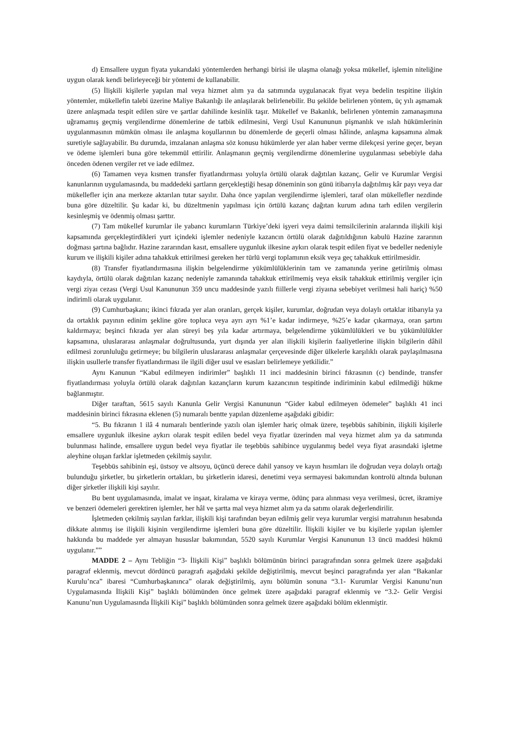d) Emsallere uygun fiyata yukarıdaki yöntemlerden herhangi birisi ile ulaşma olanağı yoksa mükellef, işlemin niteliğine uygun olarak kendi belirleyeceği bir yöntemi de kullanabilir.
(5) İlişkili kişilerle yapılan mal veya hizmet alım ya da satımında uygulanacak fiyat veya bedelin tespitine ilişkin yöntemler, mükellefin talebi üzerine Maliye Bakanlığı ile anlaşılarak belirlenebilir. Bu şekilde belirlenen yöntem, üç yılı aşmamak üzere anlaşmada tespit edilen süre ve şartlar dahilinde kesinlik taşır. Mükellef ve Bakanlık, belirlenen yöntemin zamanaşımına uğramamış geçmiş vergilendirme dönemlerine de tatbik edilmesini, Vergi Usul Kanununun pişmanlık ve ıslah hükümlerinin uygulanmasının mümkün olması ile anlaşma koşullarının bu dönemlerde de geçerli olması hâlinde, anlaşma kapsamına almak suretiyle sağlayabilir. Bu durumda, imzalanan anlaşma söz konusu hükümlerde yer alan haber verme dilekçesi yerine geçer, beyan ve ödeme işlemleri buna göre tekemmül ettirilir. Anlaşmanın geçmiş vergilendirme dönemlerine uygulanması sebebiyle daha önceden ödenen vergiler ret ve iade edilmez.
(6) Tamamen veya kısmen transfer fiyatlandırması yoluyla örtülü olarak dağıtılan kazanç, Gelir ve Kurumlar Vergisi kanunlarının uygulamasında, bu maddedeki şartların gerçekleştiği hesap döneminin son günü itibarıyla dağıtılmış kâr payı veya dar mükellefler için ana merkeze aktarılan tutar sayılır. Daha önce yapılan vergilendirme işlemleri, taraf olan mükellefler nezdinde buna göre düzeltilir. Şu kadar ki, bu düzeltmenin yapılması için örtülü kazanç dağıtan kurum adına tarh edilen vergilerin kesinleşmiş ve ödenmiş olması şarttır.
(7) Tam mükellef kurumlar ile yabancı kurumların Türkiye’deki işyeri veya daimi temsilcilerinin aralarında ilişkili kişi kapsamında gerçekleştirdikleri yurt içindeki işlemler nedeniyle kazancın örtülü olarak dağıtıldığının kabulü Hazine zararının doğması şartına bağlıdır. Hazine zararından kasıt, emsallere uygunluk ilkesine aykırı olarak tespit edilen fiyat ve bedeller nedeniyle kurum ve ilişkili kişiler adına tahakkuk ettirilmesi gereken her türlü vergi toplamının eksik veya geç tahakkuk ettirilmesidir.
(8) Transfer fiyatlandırmasına ilişkin belgelendirme yükümlülüklerinin tam ve zamanında yerine getirilmiş olması kaydıyla, örtülü olarak dağıtılan kazanç nedeniyle zamanında tahakkuk ettirilmemiş veya eksik tahakkuk ettirilmiş vergiler için vergi ziyaı cezası (Vergi Usul Kanununun 359 uncu maddesinde yazılı fiillerle vergi ziyaına sebebiyet verilmesi hali hariç) %50 indirimli olarak uygulanır.
(9) Cumhurbaşkanı; ikinci fıkrada yer alan oranları, gerçek kişiler, kurumlar, doğrudan veya dolaylı ortaklar itibarıyla ya da ortaklık payının edinim şekline göre topluca veya ayrı ayrı %1’e kadar indirmeye, %25’e kadar çıkarmaya, oran şartını kaldırmaya; beşinci fıkrada yer alan süreyi beş yıla kadar artırmaya, belgelendirme yükümlülükleri ve bu yükümlülükler kapsamına, uluslararası anlaşmalar doğrultusunda, yurt dışında yer alan ilişkili kişilerin faaliyetlerine ilişkin bilgilerin dâhil edilmesi zorunluluğu getirmeye; bu bilgilerin uluslararası anlaşmalar çerçevesinde diğer ülkelerle karşılıklı olarak paylaşılmasına ilişkin usullerle transfer fiyatlandırması ile ilgili diğer usul ve esasları belirlemeye yetkilidir.”
Aynı Kanunun “Kabul edilmeyen indirimler” başlıklı 11 inci maddesinin birinci fıkrasının (c) bendinde, transfer fiyatlandırması yoluyla örtülü olarak dağıtılan kazançların kurum kazancının tespitinde indiriminin kabul edilmediği hükme bağlanmıştır.
Diğer taraftan, 5615 sayılı Kanunla Gelir Vergisi Kanununun “Gider kabul edilmeyen ödemeler” başlıklı 41 inci maddesinin birinci fıkrasına eklenen (5) numaralı bentte yapılan düzenleme aşağıdaki gibidir:
“5. Bu fıkranın 1 ilâ 4 numaralı bentlerinde yazılı olan işlemler hariç olmak üzere, teşebbüs sahibinin, ilişkili kişilerle emsallere uygunluk ilkesine aykırı olarak tespit edilen bedel veya fiyatlar üzerinden mal veya hizmet alım ya da satımında bulunması halinde, emsallere uygun bedel veya fiyatlar ile teşebbüs sahibince uygulanmış bedel veya fiyat arasındaki işletme aleyhine oluşan farklar işletmeden çekilmiş sayılır.
Teşebbüs sahibinin eşi, üstsoy ve altsoyu, üçüncü derece dahil yansoy ve kayın hısımları ile doğrudan veya dolaylı ortağı bulunduğu şirketler, bu şirketlerin ortakları, bu şirketlerin idaresi, denetimi veya sermayesi bakımından kontrolü altında bulunan diğer şirketler ilişkili kişi sayılır.
Bu bent uygulamasında, imalat ve inşaat, kiralama ve kiraya verme, ödünç para alınması veya verilmesi, ücret, ikramiye ve benzeri ödemeleri gerektiren işlemler, her hâl ve şartta mal veya hizmet alım ya da satımı olarak değerlendirilir.
İşletmeden çekilmiş sayılan farklar, ilişkili kişi tarafından beyan edilmiş gelir veya kurumlar vergisi matrahının hesabında dikkate alınmış ise ilişkili kişinin vergilendirme işlemleri buna göre düzeltilir. İlişkili kişiler ve bu kişilerle yapılan işlemler hakkında bu maddede yer almayan hususlar bakımından, 5520 sayılı Kurumlar Vergisi Kanununun 13 üncü maddesi hükmü uygulanır.””
MADDE 2 – Aynı Tebliğin “3- İlişkili Kişi” başlıklı bölümünün birinci paragrafından sonra gelmek üzere aşağıdaki paragraf eklenmiş, mevcut dördüncü paragrafı aşağıdaki şekilde değiştirilmiş, mevcut beşinci paragrafında yer alan “Bakanlar Kurulu’nca” ibaresi “Cumhurbaşkanınca” olarak değiştirilmiş, aynı bölümün sonuna “3.1- Kurumlar Vergisi Kanunu’nun Uygulamasında İlişkili Kişi” başlıklı bölümünden önce gelmek üzere aşağıdaki paragraf eklenmiş ve “3.2- Gelir Vergisi Kanunu’nun Uygulamasında İlişkili Kişi” başlıklı bölümünden sonra gelmek üzere aşağıdaki bölüm eklenmiştir.